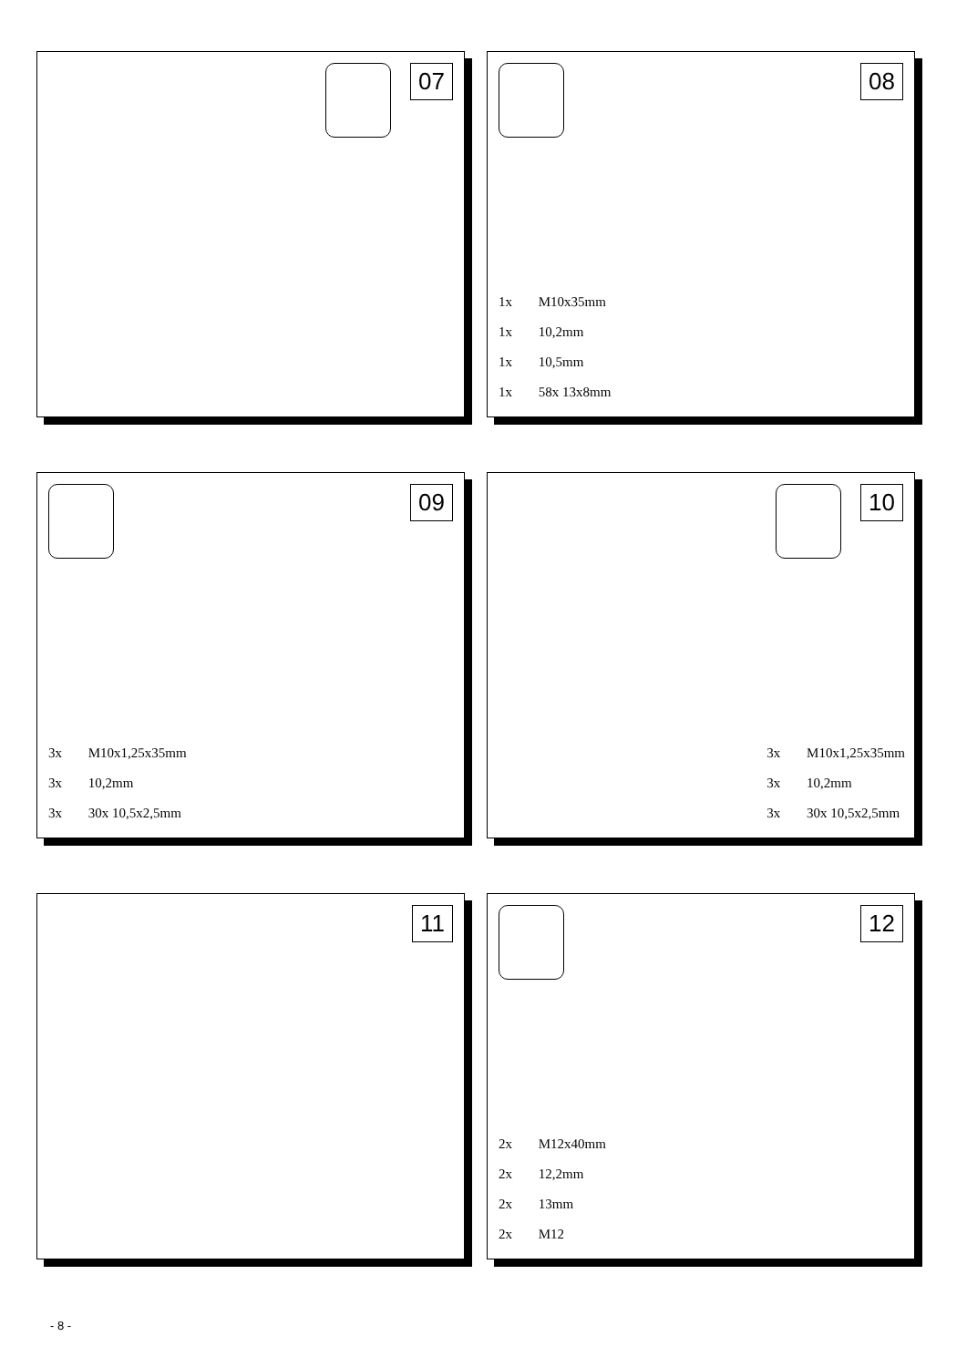07
08
1x M10x35mm
1x 10,2mm
1x 10,5mm
1x 58x 13x8mm
09
3x M10x1,25x35mm
3x 10,2mm
3x 30x 10,5x2,5mm
10
3x M10x1,25x35mm
3x 10,2mm
3x 30x 10,5x2,5mm
11
12
2x M12x40mm
2x 12,2mm
2x 13mm
2x M12
- 8 -